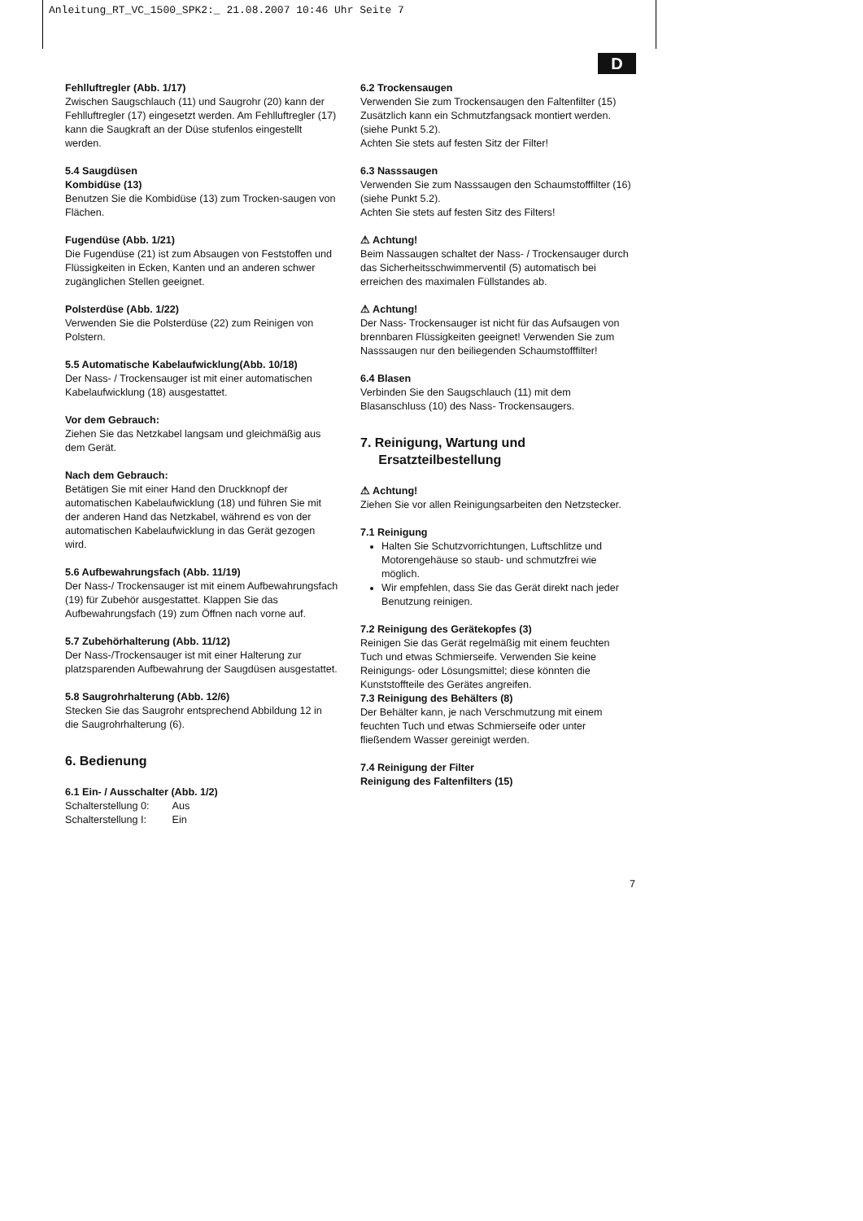Anleitung_RT_VC_1500_SPK2:_ 21.08.2007 10:46 Uhr Seite 7
D
Fehlluftregler (Abb. 1/17)
Zwischen Saugschlauch (11) und Saugrohr (20) kann der Fehlluftregler (17) eingesetzt werden. Am Fehlluftregler (17) kann die Saugkraft an der Düse stufenlos eingestellt werden.
5.4 Saugdüsen
Kombidüse (13)
Benutzen Sie die Kombidüse (13) zum Trocken-saugen von Flächen.
Fugendüse (Abb. 1/21)
Die Fugendüse (21) ist zum Absaugen von Feststoffen und Flüssigkeiten in Ecken, Kanten und an anderen schwer zugänglichen Stellen geeignet.
Polsterdüse (Abb. 1/22)
Verwenden Sie die Polsterdüse (22) zum Reinigen von Polstern.
5.5 Automatische Kabelaufwicklung(Abb. 10/18)
Der Nass- / Trockensauger ist mit einer automatischen Kabelaufwicklung (18) ausgestattet.
Vor dem Gebrauch:
Ziehen Sie das Netzkabel langsam und gleichmäßig aus dem Gerät.
Nach dem Gebrauch:
Betätigen Sie mit einer Hand den Druckknopf der automatischen Kabelaufwicklung (18) und führen Sie mit der anderen Hand das Netzkabel, während es von der automatischen Kabelaufwicklung in das Gerät gezogen wird.
5.6 Aufbewahrungsfach (Abb. 11/19)
Der Nass-/ Trockensauger ist mit einem Aufbewahrungsfach (19) für Zubehör ausgestattet. Klappen Sie das Aufbewahrungsfach (19) zum Öffnen nach vorne auf.
5.7 Zubehörhalterung (Abb. 11/12)
Der Nass-/Trockensauger ist mit einer Halterung zur platzsparenden Aufbewahrung der Saugdüsen ausgestattet.
5.8 Saugrohrhalterung (Abb. 12/6)
Stecken Sie das Saugrohr entsprechend Abbildung 12 in die Saugrohrhalterung (6).
6. Bedienung
6.1 Ein- / Ausschalter (Abb. 1/2)
Schalterstellung 0: Aus
Schalterstellung I: Ein
6.2 Trockensaugen
Verwenden Sie zum Trockensaugen den Faltenfilter (15) Zusätzlich kann ein Schmutzfangsack montiert werden. (siehe Punkt 5.2).
Achten Sie stets auf festen Sitz der Filter!
6.3 Nasssaugen
Verwenden Sie zum Nasssaugen den Schaumstofffilter (16) (siehe Punkt 5.2).
Achten Sie stets auf festen Sitz des Filters!
⚠ Achtung!
Beim Nassaugen schaltet der Nass- / Trockensauger durch das Sicherheitsschwimmerventil (5) automatisch bei erreichen des maximalen Füllstandes ab.
⚠ Achtung!
Der Nass- Trockensauger ist nicht für das Aufsaugen von brennbaren Flüssigkeiten geeignet! Verwenden Sie zum Nasssaugen nur den beiliegenden Schaumstofffilter!
6.4 Blasen
Verbinden Sie den Saugschlauch (11) mit dem Blasanschluss (10) des Nass- Trockensaugers.
7. Reinigung, Wartung und
Ersatzteilbestellung
⚠ Achtung!
Ziehen Sie vor allen Reinigungsarbeiten den Netzstecker.
7.1 Reinigung
Halten Sie Schutzvorrichtungen, Luftschlitze und Motorengehäuse so staub- und schmutzfrei wie möglich.
Wir empfehlen, dass Sie das Gerät direkt nach jeder Benutzung reinigen.
7.2 Reinigung des Gerätekopfes (3)
Reinigen Sie das Gerät regelmäßig mit einem feuchten Tuch und etwas Schmierseife. Verwenden Sie keine Reinigungs- oder Lösungsmittel; diese könnten die Kunststoffteile des Gerätes angreifen.
7.3 Reinigung des Behälters (8)
Der Behälter kann, je nach Verschmutzung mit einem feuchten Tuch und etwas Schmierseife oder unter fließendem Wasser gereinigt werden.
7.4 Reinigung der Filter
Reinigung des Faltenfilters (15)
7